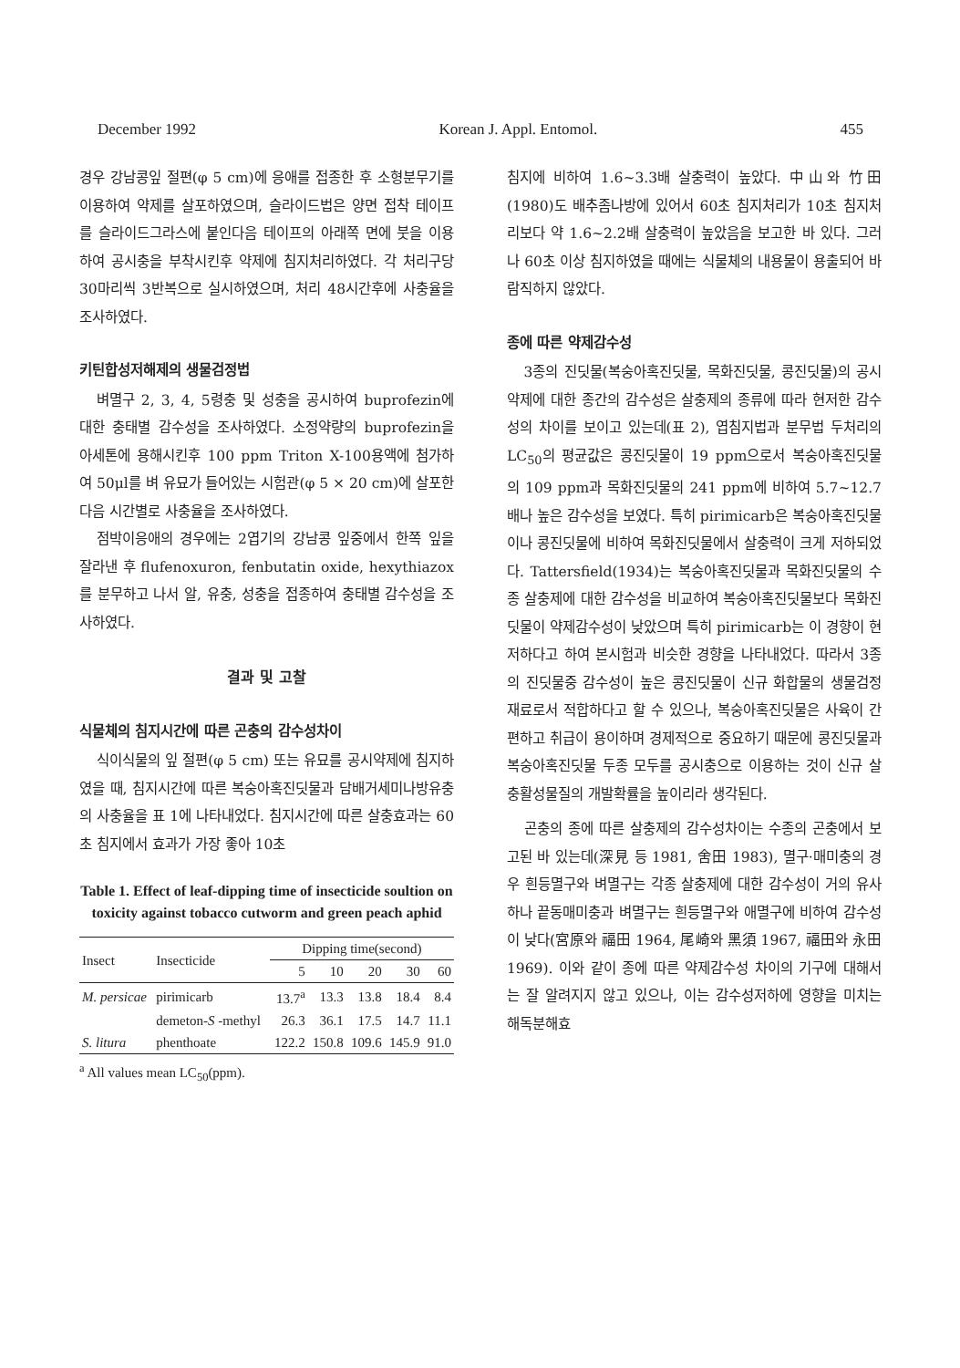December 1992 Korean J. Appl. Entomol. 455
경우 강남콩잎 절편(φ 5 cm)에 응애를 접종한 후 소형분무기를 이용하여 약제를 살포하였으며, 슬라이드법은 양면 접착 테이프를 슬라이드그라스에 붙인다음 테이프의 아래쪽 면에 붓을 이용하여 공시충을 부착시킨후 약제에 침지처리하였다. 각 처리구당 30마리씩 3반복으로 실시하였으며, 처리 48시간후에 사충율을 조사하였다.
키틴합성저해제의 생물검정법
벼멸구 2, 3, 4, 5령충 및 성충을 공시하여 buprofezin에 대한 충태별 감수성을 조사하였다. 소정약량의 buprofezin을 아세톤에 용해시킨후 100 ppm Triton X-100용액에 첨가하여 50μl를 벼 유묘가 들어있는 시험관(φ 5 × 20 cm)에 살포한 다음 시간별로 사충율을 조사하였다.
점박이응애의 경우에는 2엽기의 강남콩 잎중에서 한쪽 잎을 잘라낸 후 flufenoxuron, fenbutatin oxide, hexythiazox를 분무하고 나서 알, 유충, 성충을 접종하여 충태별 감수성을 조사하였다.
결과 및 고찰
식물체의 침지시간에 따른 곤충의 감수성차이
식이식물의 잎 절편(φ 5 cm) 또는 유묘를 공시약제에 침지하였을 때, 침지시간에 따른 복숭아혹진딧물과 담배거세미나방유충의 사충율을 표 1에 나타내었다. 침지시간에 따른 살충효과는 60초 침지에서 효과가 가장 좋아 10초
Table 1. Effect of leaf-dipping time of insecticide soultion on toxicity against tobacco cutworm and green peach aphid
| Insect | Insecticide | Dipping time(second) | | | | |
| --- | --- | --- | --- | --- | --- | --- |
| | | 5 | 10 | 20 | 30 | 60 |
| M. persicae | pirimicarb | 13.7<sup>a</sup> | 13.3 | 13.8 | 18.4 | 8.4 |
| | demeton- S -methyl | 26.3 | 36.1 | 17.5 | 14.7 | 11.1 |
| S. litura | phenthoate | 122.2 | 150.8 | 109.6 | 145.9 | 91.0 |
<sup>a</sup> All values mean LC<sub>50</sub>(ppm).
침지에 비하여 1.6~3.3배 살충력이 높았다. 中山와 竹田(1980)도 배추좀나방에 있어서 60초 침지처리가 10초 침지처리보다 약 1.6~2.2배 살충력이 높았음을 보고한 바 있다. 그러나 60초 이상 침지하였을 때에는 식물체의 내용물이 용출되어 바람직하지 않았다.
종에 따른 약제감수성
3종의 진딧물(복숭아혹진딧물, 목화진딧물, 콩진딧물)의 공시약제에 대한 종간의 감수성은 살충제의 종류에 따라 현저한 감수성의 차이를 보이고 있는데(표 2), 엽침지법과 분무법 두처리의 LC<sub>50</sub>의 평균값은 콩진딧물이 19 ppm으로서 복숭아혹진딧물의 109 ppm과 목화진딧물의 241 ppm에 비하여 5.7~12.7배나 높은 감수성을 보였다. 특히 pirimicarb은 복숭아혹진딧물이나 콩진딧물에 비하여 목화진딧물에서 살충력이 크게 저하되었다. Tattersfield(1934)는 복숭아혹진딧물과 목화진딧물의 수종 살충제에 대한 감수성을 비교하여 복숭아혹진딧물보다 목화진딧물이 약제감수성이 낮았으며 특히 pirimicarb는 이 경향이 현저하다고 하여 본시험과 비슷한 경향을 나타내었다. 따라서 3종의 진딧물중 감수성이 높은 콩진딧물이 신규 화합물의 생물검정재료로서 적합하다고 할 수 있으나, 복숭아혹진딧물은 사육이 간편하고 취급이 용이하며 경제적으로 중요하기 때문에 콩진딧물과 복숭아혹진딧물 두종 모두를 공시충으로 이용하는 것이 신규 살충활성물질의 개발확률을 높이리라 생각된다.
곤충의 종에 따른 살충제의 감수성차이는 수종의 곤충에서 보고된 바 있는데(深見 등 1981, 舍田 1983), 멸구·매미충의 경우 흰등멸구와 벼멸구는 각종 살충제에 대한 감수성이 거의 유사하나 끝동매미충과 벼멸구는 흰등멸구와 애멸구에 비하여 감수성이 낮다(宮原와 福田 1964, 尾崎와 黑須 1967, 福田와 永田 1969). 이와 같이 종에 따른 약제감수성 차이의 기구에 대해서는 잘 알려지지 않고 있으나, 이는 감수성저하에 영향을 미치는 해독분해효